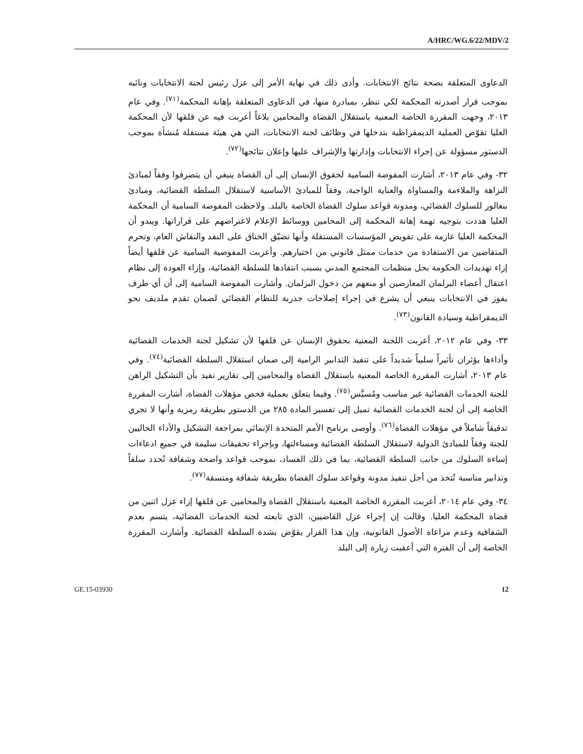A/HRC/WG.6/22/MDV/2
الدعاوى المتعلقة بصحة نتائج الانتخابات. وأدى ذلك في نهاية الأمر إلى عزل رئيس لجنة الانتخابات ونائبه بموجب قرار أصدرته المحكمة لكي تنظر، بمبادرة منها، في الدعاوى المتعلقة بإهانة المحكمة<sup>(٧١)</sup>. وفي عام ٢٠١٣، وجهت المقررة الخاصة المعنية باستقلال القضاة والمحامين بلاغاً أعربت فيه عن قلقها لأن المحكمة العليا تقوّض العملية الديمقراطية بتدخلها في وظائف لجنة الانتخابات، التي هي هيئة مستقلة مُنشأة بموجب الدستور مسؤولة عن إجراء الانتخابات وإدارتها والإشراف عليها وإعلان نتائجها<sup>(٧٢)</sup>.
٣٢- وفي عام ٢٠١٣، أشارت المفوضة السامية لحقوق الإنسان إلى أن القضاة ينبغي أن يتصرفوا وفقاً لمبادئ النزاهة والملاءمة والمساواة والعناية الواجبة، وفقاً للمبادئ الأساسية لاستقلال السلطة القضائية، ومبادئ بنغالور للسلوك القضائي، ومدونة قواعد سلوك القضاة الخاصة بالبلد. ولاحظت المفوضة السامية أن المحكمة العليا هددت بتوجيه تهمة إهانة المحكمة إلى المحامين ووسائط الإعلام لاعتراضهم على قراراتها. ويبدو أن المحكمة العليا عازمة على تقويض المؤسسات المستقلة وأنها تضيّق الخناق على النقد والنقاش العام، وتحرم المتقاضين من الاستفادة من خدمات ممثل قانوني من اختيارهم. وأعربت المفوضية السامية عن قلقها أيضاً إزاء تهديدات الحكومة بحل منظمات المجتمع المدني بسبب انتقادها للسلطة القضائية، وإزاء العودة إلى نظام اعتقال أعضاء البرلمان المعارضين أو منعهم من دخول البرلمان. وأشارت المفوضة السامية إلى أن أي طرف يفوز في الانتخابات ينبغي أن يشرع في إجراء إصلاحات جذرية للنظام القضائي لضمان تقدم ملديف نحو الديمقراطية وسيادة القانون<sup>(٧٣)</sup>.
٣٣- وفي عام ٢٠١٢، أعربت اللجنة المعنية بحقوق الإنسان عن قلقها لأن تشكيل لجنة الخدمات القضائية وأداءها يؤثران تأثيراً سلبياً شديداً على تنفيذ التدابير الرامية إلى ضمان استقلال السلطة القضائية<sup>(٧٤)</sup>. وفي عام ٢٠١٣، أشارت المقررة الخاصة المعنية باستقلال القضاة والمحامين إلى تقارير تفيد بأن التشكيل الراهن للجنة الخدمات القضائية غير مناسب ومُسيَّس<sup>(٧٥)</sup>. وفيما يتعلق بعملية فحص مؤهلات القضاة، أشارت المقررة الخاصة إلى أن لجنة الخدمات القضائية تميل إلى تفسير المادة ٢٨٥ من الدستور بطريقة رمزية وأنها لا تجري تدقيقاً شاملاً في مؤهلات القضاة<sup>(٧٦)</sup>. وأوصى برنامج الأمم المتحدة الإنمائي بمراجعة التشكيل والأداء الحاليين للجنة وفقاً للمبادئ الدولية لاستقلال السلطة القضائية ومساءلتها، وبإجراء تحقيقات سليمة في جميع ادعاءات إساءة السلوك من جانب السلطة القضائية، بما في ذلك الفساد، بموجب قواعد واضحة وشفافة تُحدد سلفاً وتدابير مناسبة تُتخذ من أجل تنفيذ مدونة وقواعد سلوك القضاة بطريقة شفافة ومتسقة<sup>(٧٧)</sup>.
٣٤- وفي عام ٢٠١٤، أعربت المقررة الخاصة المعنية باستقلال القضاة والمحامين عن قلقها إزاء عزل اثنين من قضاة المحكمة العليا. وقالت إن إجراء عزل القاضيين، الذي تابعته لجنة الخدمات القضائية، يتسم بعدم الشفافية وعدم مراعاة الأصول القانونية، وإن هذا القرار يقوّض بشدة السلطة القضائية. وأشارت المقررة الخاصة إلى أن الفترة التي أعقبت زيارة إلى البلد
GE.15-03930 12